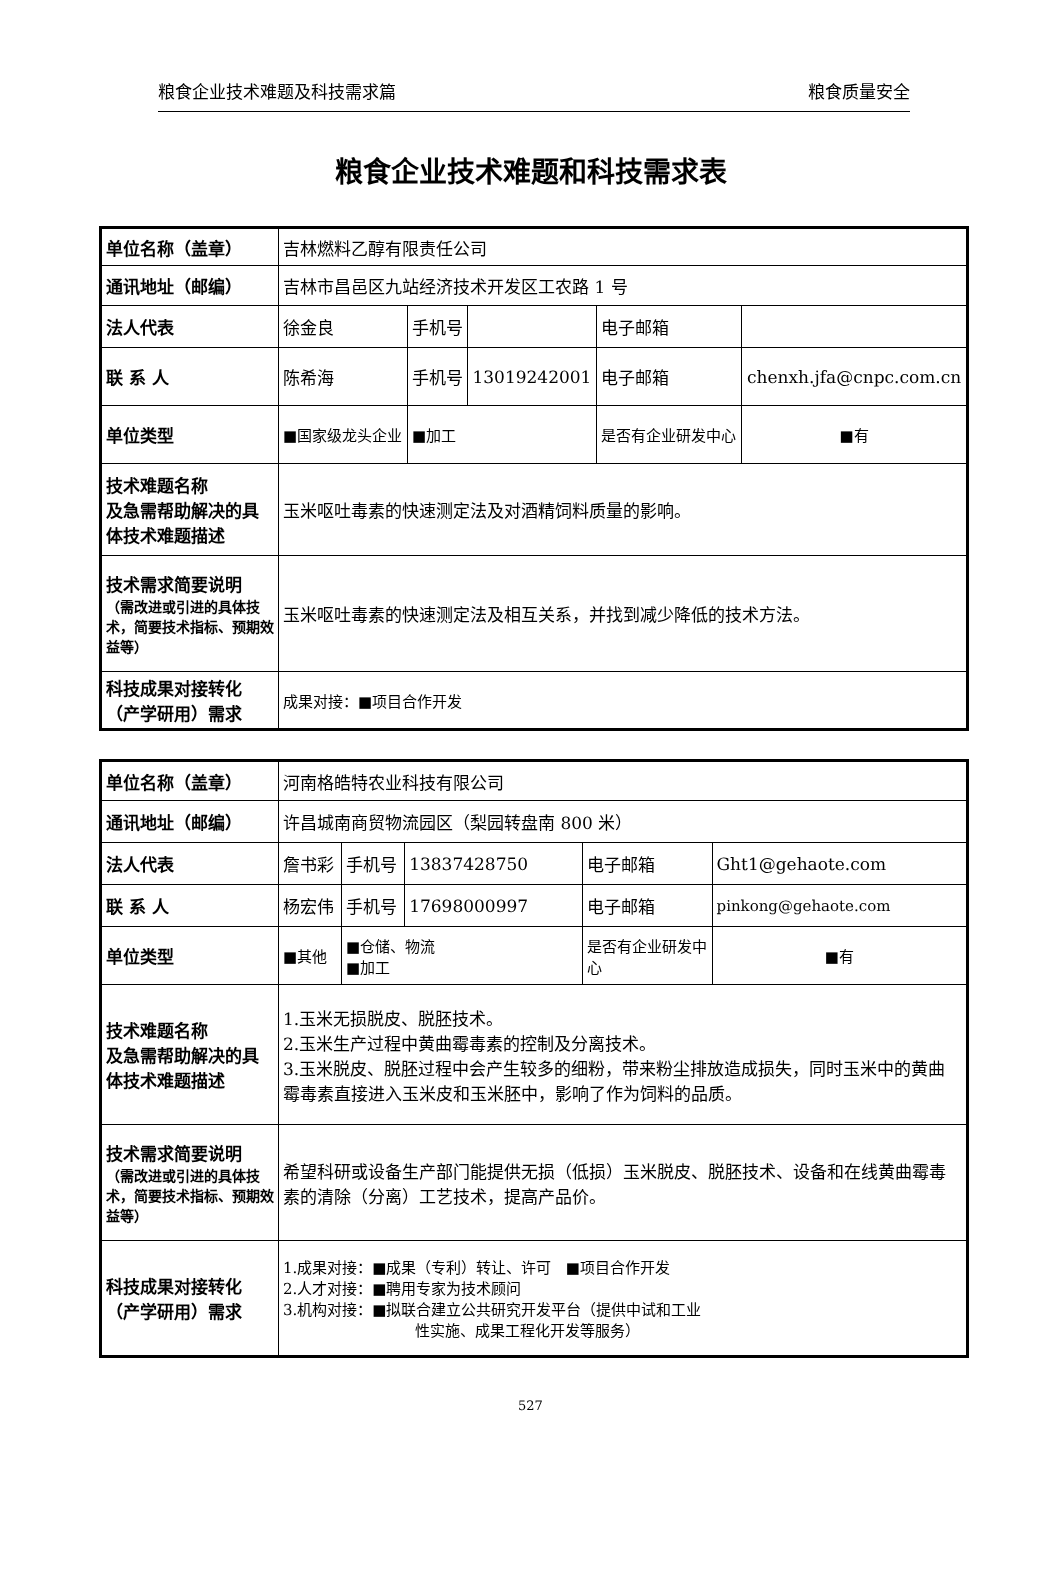粮食企业技术难题及科技需求篇 粮食质量安全
粮食企业技术难题和科技需求表
| 单位名称（盖章） | 吉林燃料乙醇有限责任公司 | | | | |
| 通讯地址（邮编） | 吉林市昌邑区九站经济技术开发区工农路 1 号 | | | | |
| 法人代表 | 徐金良 | 手机号 | | 电子邮箱 | |
| 联 系 人 | 陈希海 | 手机号 | 13019242001 | 电子邮箱 | chenxh.jfa@cnpc.com.cn |
| 单位类型 | ■国家级龙头企业 | ■加工 | | 是否有企业研发中心 | ■有 |
| 技术难题名称 及急需帮助解决的具体技术难题描述 | 玉米呕吐毒素的快速测定法及对酒精饲料质量的影响。 | | | | |
| 技术需求简要说明 （需改进或引进的具体技术，简要技术指标、预期效益等） | 玉米呕吐毒素的快速测定法及相互关系，并找到减少降低的技术方法。 | | | | |
| 科技成果对接转化（产学研用）需求 | 成果对接：■项目合作开发 | | | | |
| 单位名称（盖章） | 河南格皓特农业科技有限公司 | | | | |
| 通讯地址（邮编） | 许昌城南商贸物流园区（梨园转盘南 800 米） | | | | |
| 法人代表 | 詹书彩 | 手机号 | 13837428750 | 电子邮箱 | Ght1@gehaote.com |
| 联 系 人 | 杨宏伟 | 手机号 | 17698000997 | 电子邮箱 | pinkong@gehaote.com |
| 单位类型 | ■其他 | ■仓储、物流 ■加工 | | 是否有企业研发中心 | ■有 |
| 技术难题名称 及急需帮助解决的具体技术难题描述 | 1.玉米无损脱皮、脱胚技术。 2.玉米生产过程中黄曲霉毒素的控制及分离技术。 3.玉米脱皮、脱胚过程中会产生较多的细粉，带来粉尘排放造成损失，同时玉米中的黄曲霉毒素直接进入玉米皮和玉米胚中，影响了作为饲料的品质。 | | | | |
| 技术需求简要说明 （需改进或引进的具体技术，简要技术指标、预期效益等） | 希望科研或设备生产部门能提供无损（低损）玉米脱皮、脱胚技术、设备和在线黄曲霉毒素的清除（分离）工艺技术，提高产品价。 | | | | |
| 科技成果对接转化（产学研用）需求 | 1.成果对接：■成果（专利）转让、许可 ■项目合作开发 2.人才对接：■聘用专家为技术顾问 3.机构对接：■拟联合建立公共研究开发平台（提供中试和工业 性实施、成果工程化开发等服务） | | | | |
527